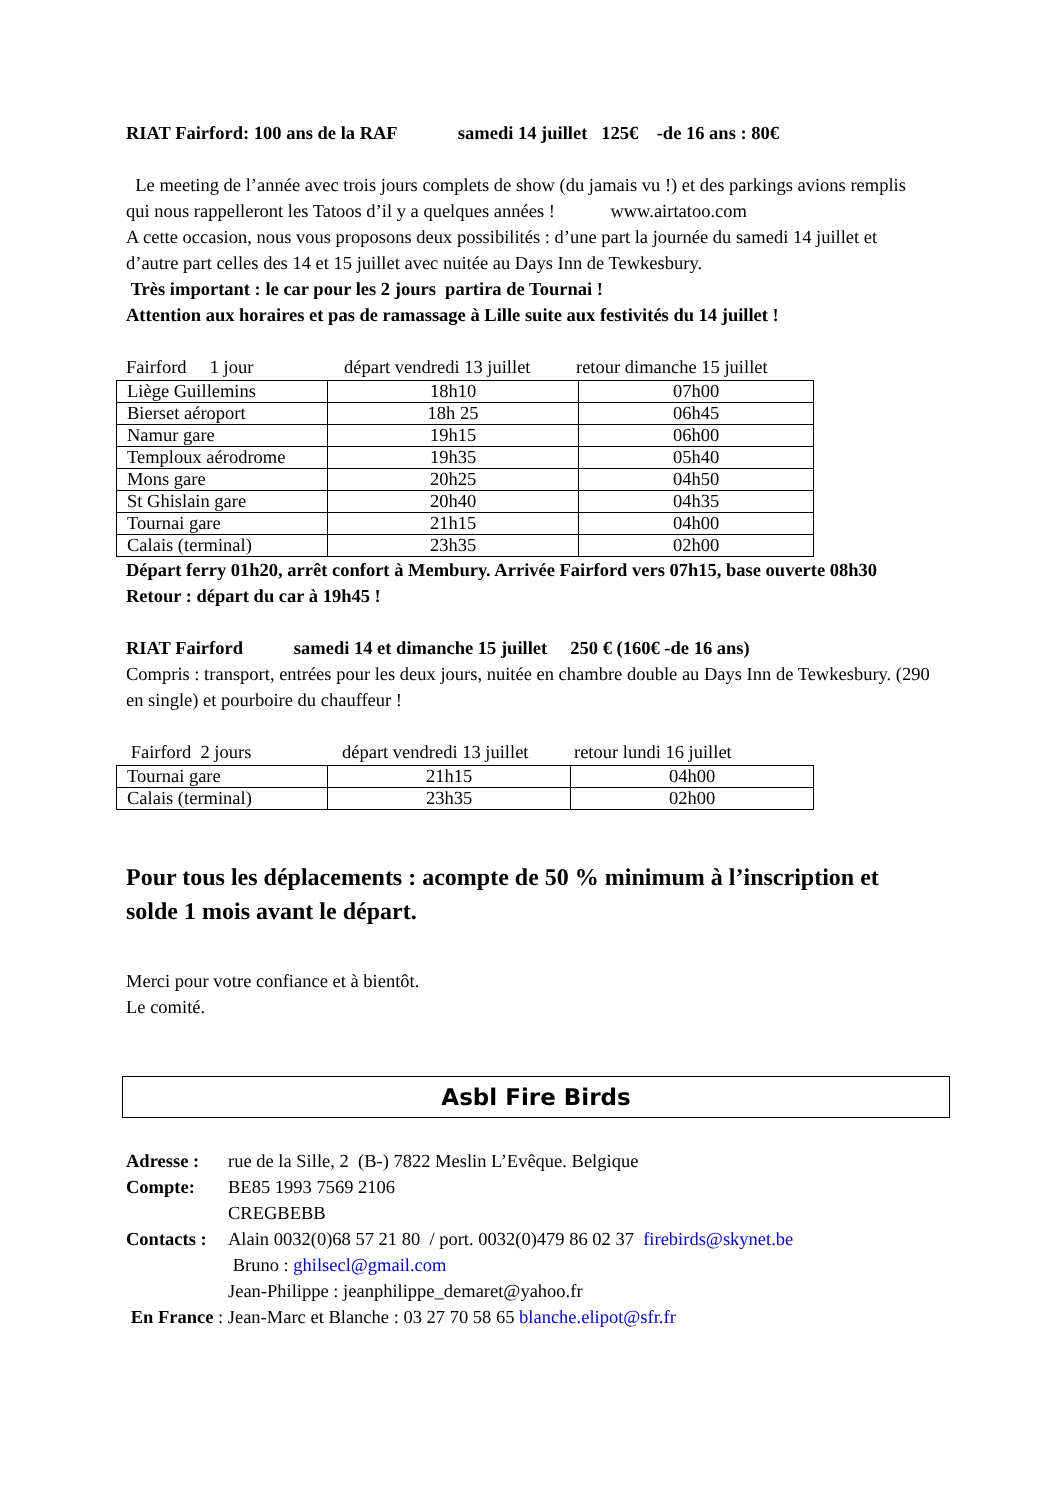RIAT Fairford: 100 ans de la RAF samedi 14 juillet 125€ -de 16 ans : 80€
Le meeting de l’année avec trois jours complets de show (du jamais vu !) et des parkings avions remplis qui nous rappelleront les Tatoos d’il y a quelques années ! www.airtatoo.com
A cette occasion, nous vous proposons deux possibilités : d’une part la journée du samedi 14 juillet et d’autre part celles des 14 et 15 juillet avec nuitée au Days Inn de Tewkesbury.
Très important : le car pour les 2 jours partira de Tournai !
Attention aux horaires et pas de ramassage à Lille suite aux festivités du 14 juillet !
Fairford 1 jour départ vendredi 13 juillet retour dimanche 15 juillet
| Liège Guillemins | 18h10 | 07h00 |
| Bierset aéroport | 18h 25 | 06h45 |
| Namur gare | 19h15 | 06h00 |
| Temploux aérodrome | 19h35 | 05h40 |
| Mons gare | 20h25 | 04h50 |
| St Ghislain gare | 20h40 | 04h35 |
| Tournai gare | 21h15 | 04h00 |
| Calais (terminal) | 23h35 | 02h00 |
Départ ferry 01h20, arrêt confort à Membury. Arrivée Fairford vers 07h15, base ouverte 08h30
Retour : départ du car à 19h45 !
RIAT Fairford samedi 14 et dimanche 15 juillet 250 € (160€ -de 16 ans)
Compris : transport, entrées pour les deux jours, nuitée en chambre double au Days Inn de Tewkesbury. (290 en single) et pourboire du chauffeur !
Fairford 2 jours départ vendredi 13 juillet retour lundi 16 juillet
| Tournai gare | 21h15 | 04h00 |
| Calais (terminal) | 23h35 | 02h00 |
Pour tous les déplacements : acompte de 50 % minimum à l’inscription et solde 1 mois avant le départ.
Merci pour votre confiance et à bientôt.
Le comité.
Asbl Fire Birds
Adresse : rue de la Sille, 2 (B-) 7822 Meslin L’Evêque. Belgique
Compte: BE85 1993 7569 2106
CREGBEBB
Contacts : Alain 0032(0)68 57 21 80 / port. 0032(0)479 86 02 37 firebirds@skynet.be
Bruno : ghilsecl@gmail.com
Jean-Philippe : jeanphilippe_demaret@yahoo.fr
En France : Jean-Marc et Blanche : 03 27 70 58 65 blanche.elipot@sfr.fr